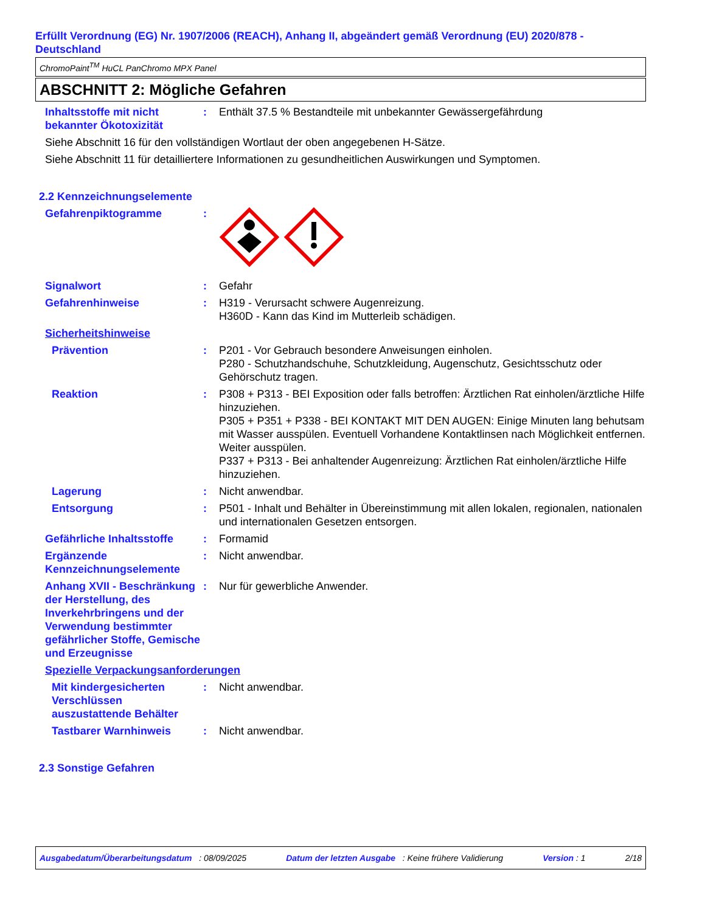Erfüllt Verordnung (EG) Nr. 1907/2006 (REACH), Anhang II, abgeändert gemäß Verordnung (EU) 2020/878 - Deutschland
ChromoPaint<sup>TM</sup> HuCL PanChromo MPX Panel
ABSCHNITT 2: Mögliche Gefahren
Inhaltsstoffe mit nicht bekannter Ökotoxizität
: Enthält 37.5 % Bestandteile mit unbekannter Gewässergefährdung
Siehe Abschnitt 16 für den vollständigen Wortlaut der oben angegebenen H-Sätze.
Siehe Abschnitt 11 für detailliertere Informationen zu gesundheitlichen Auswirkungen und Symptomen.
2.2 Kennzeichnungselemente
Gefahrenpiktogramme :
Signalwort : Gefahr
Gefahrenhinweise : H319 - Verursacht schwere Augenreizung.
H360D - Kann das Kind im Mutterleib schädigen.
Sicherheitshinweise
Prävention : P201 - Vor Gebrauch besondere Anweisungen einholen.
P280 - Schutzhandschuhe, Schutzkleidung, Augenschutz, Gesichtsschutz oder Gehörschutz tragen.
Reaktion : P308 + P313 - BEI Exposition oder falls betroffen: Ärztlichen Rat einholen/ärztliche Hilfe hinzuziehen.
P305 + P351 + P338 - BEI KONTAKT MIT DEN AUGEN: Einige Minuten lang behutsam mit Wasser ausspülen. Eventuell Vorhandene Kontaktlinsen nach Möglichkeit entfernen. Weiter ausspülen.
P337 + P313 - Bei anhaltender Augenreizung: Ärztlichen Rat einholen/ärztliche Hilfe hinzuziehen.
Lagerung : Nicht anwendbar.
Entsorgung : P501 - Inhalt und Behälter in Übereinstimmung mit allen lokalen, regionalen, nationalen und internationalen Gesetzen entsorgen.
Gefährliche Inhaltsstoffe
: Formamid
Ergänzende Kennzeichnungselemente
: Nicht anwendbar.
Anhang XVII - Beschränkung der Herstellung, des Inverkehrbringens und der Verwendung bestimmter gefährlicher Stoffe, Gemische und Erzeugnisse
: Nur für gewerbliche Anwender.
Spezielle Verpackungsanforderungen
Mit kindergesicherten Verschlüssen auszustattende Behälter
: Nicht anwendbar.
Tastbarer Warnhinweis : Nicht anwendbar.
2.3 Sonstige Gefahren
Ausgabedatum/Überarbeitungsdatum : 08/09/2025 Datum der letzten Ausgabe : Keine frühere Validierung Version : 1 2/18